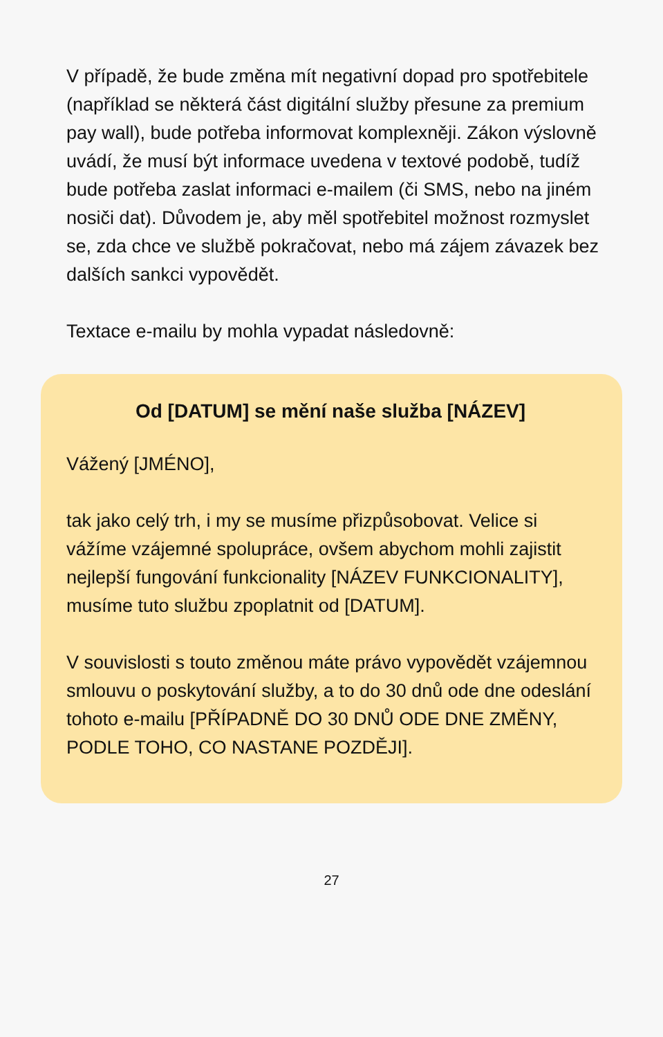V případě, že bude změna mít negativní dopad pro spotřebitele (například se některá část digitální služby přesune za premium pay wall), bude potřeba informovat komplexněji. Zákon výslovně uvádí, že musí být informace uvedena v textové podobě, tudíž bude potřeba zaslat informaci e-mailem (či SMS, nebo na jiném nosiči dat). Důvodem je, aby měl spotřebitel možnost rozmyslet se, zda chce ve službě pokračovat, nebo má zájem závazek bez dalších sankci vypovědět.
Textace e-mailu by mohla vypadat následovně:
Od [DATUM] se mění naše služba [NÁZEV]
Vážený [JMÉNO],
tak jako celý trh, i my se musíme přizpůsobovat. Velice si vážíme vzájemné spolupráce, ovšem abychom mohli zajistit nejlepší fungování funkcionality [NÁZEV FUNKCIONALITY], musíme tuto službu zpoplatnit od [DATUM].
V souvislosti s touto změnou máte právo vypovědět vzájemnou smlouvu o poskytování služby, a to do 30 dnů ode dne odeslání tohoto e-mailu [PŘÍPADNĚ DO 30 DNŮ ODE DNE ZMĚNY, PODLE TOHO, CO NASTANE POZDĚJI].
27